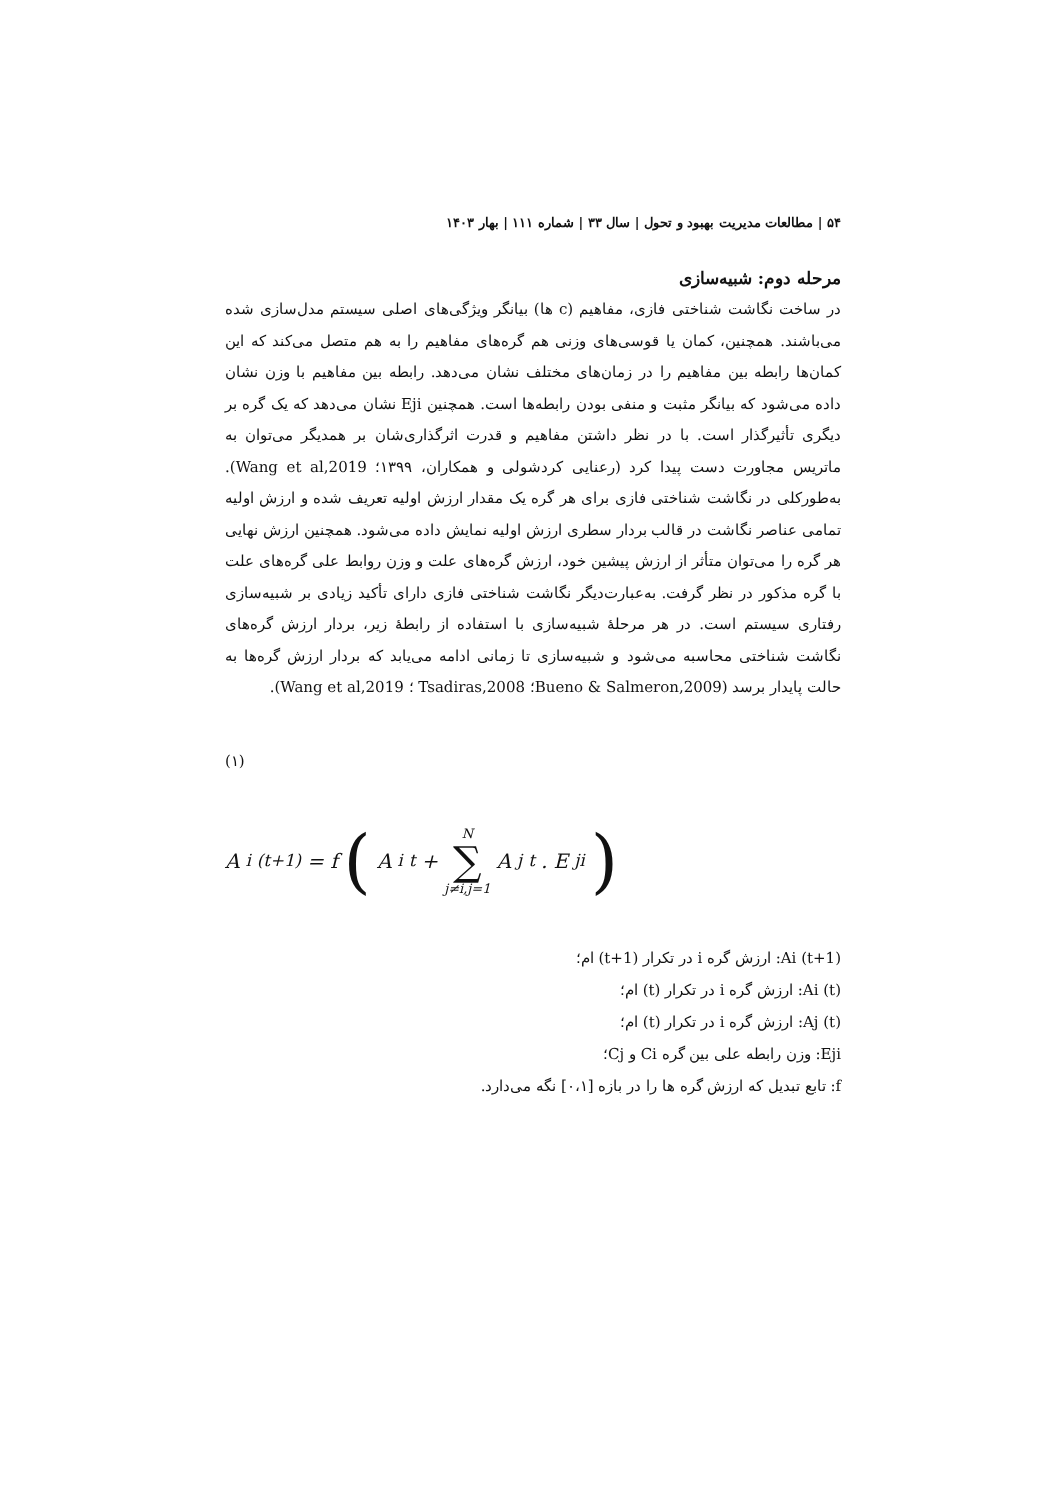۵۴ | مطالعات مدیریت بهبود و تحول | سال ۳۳ | شماره ۱۱۱ | بهار ۱۴۰۳
مرحله دوم: شبیه‌سازی
در ساخت نگاشت شناختی فازی، مفاهیم (c ها) بیانگر ویژگی‌های اصلی سیستم مدل‌سازی شده می‌باشند. همچنین، کمان یا قوسی‌های وزنی هم گره‌های مفاهیم را به هم متصل می‌کند که این کمان‌ها رابطه بین مفاهیم را در زمان‌های مختلف نشان می‌دهد. رابطه بین مفاهیم با وزن نشان داده می‌شود که بیانگر مثبت و منفی بودن رابطه‌ها است. همچنین Eji نشان می‌دهد که یک گره بر دیگری تأثیرگذار است. با در نظر داشتن مفاهیم و قدرت اثرگذاری‌شان بر همدیگر می‌توان به ماتریس مجاورت دست پیدا کرد (رعنایی کردشولی و همکاران، ۱۳۹۹؛ Wang et al,2019). به‌طورکلی در نگاشت شناختی فازی برای هر گره یک مقدار ارزش اولیه تعریف شده و ارزش اولیه تمامی عناصر نگاشت در قالب بردار سطری ارزش اولیه نمایش داده می‌شود. همچنین ارزش نهایی هر گره را می‌توان متأثر از ارزش پیشین خود، ارزش گره‌های علت و وزن روابط علی گره‌های علت با گره مذکور در نظر گرفت. به‌عبارت‌دیگر نگاشت شناختی فازی دارای تأکید زیادی بر شبیه‌سازی رفتاری سیستم است. در هر مرحلهٔ شبیه‌سازی با استفاده از رابطهٔ زیر، بردار ارزش گره‌های نگاشت شناختی محاسبه می‌شود و شبیه‌سازی تا زمانی ادامه می‌یابد که بردار ارزش گره‌ها به حالت پایدار برسد (Bueno & Salmeron,2009؛ Tsadiras,2008 ؛ Wang et al,2019).
(۱)
A<sub>i</sub><sup>(t+1)</sup> = f ( A<sub>i</sub><sup>t</sup> + N ∑ j≠i,j=1 A<sub>j</sub><sup>t</sup>. E<sub>ji</sub> )
Ai (t+1): ارزش گره i در تکرار (t+1) ام؛
Ai (t): ارزش گره i در تکرار (t) ام؛
Aj (t): ارزش گره i در تکرار (t) ام؛
Eji: وزن رابطه علی بین گره Ci و Cj؛
f: تابع تبدیل که ارزش گره ها را در بازه [۰،۱] نگه می‌دارد.